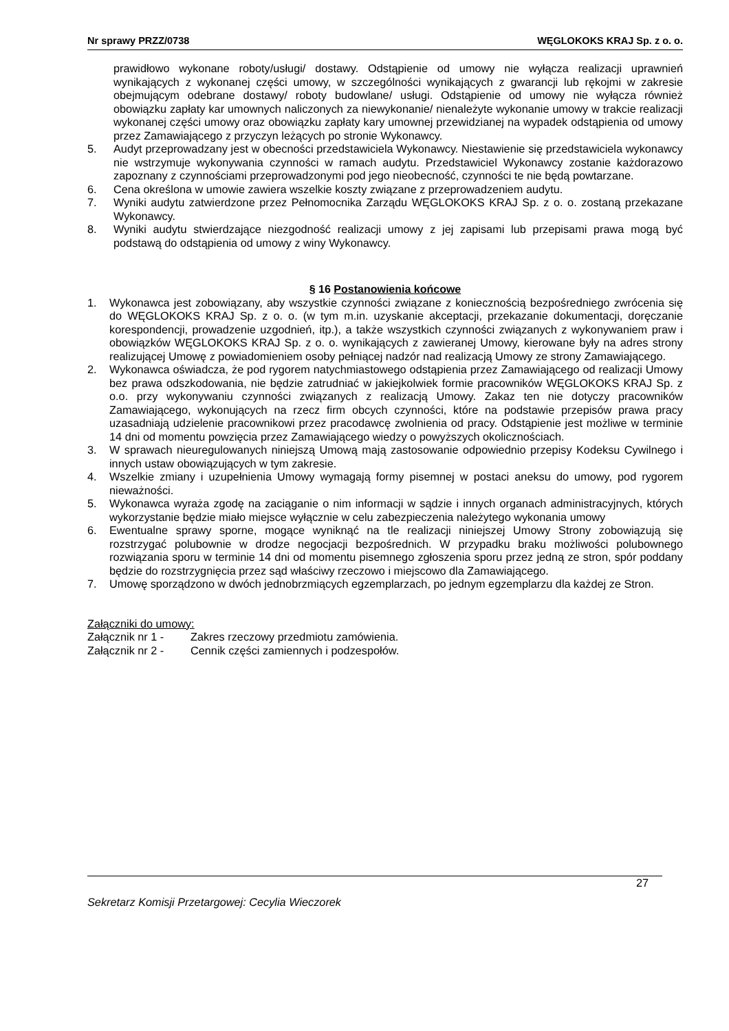Nr sprawy PRZZ/0738 WĘGLOKOKS KRAJ Sp. z o. o.
prawidłowo wykonane roboty/usługi/ dostawy. Odstąpienie od umowy nie wyłącza realizacji uprawnień wynikających z wykonanej części umowy, w szczególności wynikających z gwarancji lub rękojmi w zakresie obejmującym odebrane dostawy/ roboty budowlane/ usługi. Odstąpienie od umowy nie wyłącza również obowiązku zapłaty kar umownych naliczonych za niewykonanie/ nienależyte wykonanie umowy w trakcie realizacji wykonanej części umowy oraz obowiązku zapłaty kary umownej przewidzianej na wypadek odstąpienia od umowy przez Zamawiającego z przyczyn leżących po stronie Wykonawcy.
5. Audyt przeprowadzany jest w obecności przedstawiciela Wykonawcy. Niestawienie się przedstawiciela wykonawcy nie wstrzymuje wykonywania czynności w ramach audytu. Przedstawiciel Wykonawcy zostanie każdorazowo zapoznany z czynnościami przeprowadzonymi pod jego nieobecność, czynności te nie będą powtarzane.
6. Cena określona w umowie zawiera wszelkie koszty związane z przeprowadzeniem audytu.
7. Wyniki audytu zatwierdzone przez Pełnomocnika Zarządu WĘGLOKOKS KRAJ Sp. z o. o. zostaną przekazane Wykonawcy.
8. Wyniki audytu stwierdzające niezgodność realizacji umowy z jej zapisami lub przepisami prawa mogą być podstawą do odstąpienia od umowy z winy Wykonawcy.
§ 16 Postanowienia końcowe
1. Wykonawca jest zobowiązany, aby wszystkie czynności związane z koniecznością bezpośredniego zwrócenia się do WĘGLOKOKS KRAJ Sp. z o. o. (w tym m.in. uzyskanie akceptacji, przekazanie dokumentacji, doręczanie korespondencji, prowadzenie uzgodnień, itp.), a także wszystkich czynności związanych z wykonywaniem praw i obowiązków WĘGLOKOKS KRAJ Sp. z o. o. wynikających z zawieranej Umowy, kierowane były na adres strony realizującej Umowę z powiadomieniem osoby pełniącej nadzór nad realizacją Umowy ze strony Zamawiającego.
2. Wykonawca oświadcza, że pod rygorem natychmiastowego odstąpienia przez Zamawiającego od realizacji Umowy bez prawa odszkodowania, nie będzie zatrudniać w jakiejkolwiek formie pracowników WĘGLOKOKS KRAJ Sp. z o.o. przy wykonywaniu czynności związanych z realizacją Umowy. Zakaz ten nie dotyczy pracowników Zamawiającego, wykonujących na rzecz firm obcych czynności, które na podstawie przepisów prawa pracy uzasadniają udzielenie pracownikowi przez pracodawcę zwolnienia od pracy. Odstąpienie jest możliwe w terminie 14 dni od momentu powzięcia przez Zamawiającego wiedzy o powyższych okolicznościach.
3. W sprawach nieuregulowanych niniejszą Umową mają zastosowanie odpowiednio przepisy Kodeksu Cywilnego i innych ustaw obowiązujących w tym zakresie.
4. Wszelkie zmiany i uzupełnienia Umowy wymagają formy pisemnej w postaci aneksu do umowy, pod rygorem nieważności.
5. Wykonawca wyraża zgodę na zaciąganie o nim informacji w sądzie i innych organach administracyjnych, których wykorzystanie będzie miało miejsce wyłącznie w celu zabezpieczenia należytego wykonania umowy
6. Ewentualne sprawy sporne, mogące wyniknąć na tle realizacji niniejszej Umowy Strony zobowiązują się rozstrzygać polubownie w drodze negocjacji bezpośrednich. W przypadku braku możliwości polubownego rozwiązania sporu w terminie 14 dni od momentu pisemnego zgłoszenia sporu przez jedną ze stron, spór poddany będzie do rozstrzygnięcia przez sąd właściwy rzeczowo i miejscowo dla Zamawiającego.
7. Umowę sporządzono w dwóch jednobrzmiących egzemplarzach, po jednym egzemplarzu dla każdej ze Stron.
Załączniki do umowy:
Załącznik nr 1 - Zakres rzeczowy przedmiotu zamówienia.
Załącznik nr 2 - Cennik części zamiennych i podzespołów.
27
Sekretarz Komisji Przetargowej: Cecylia Wieczorek